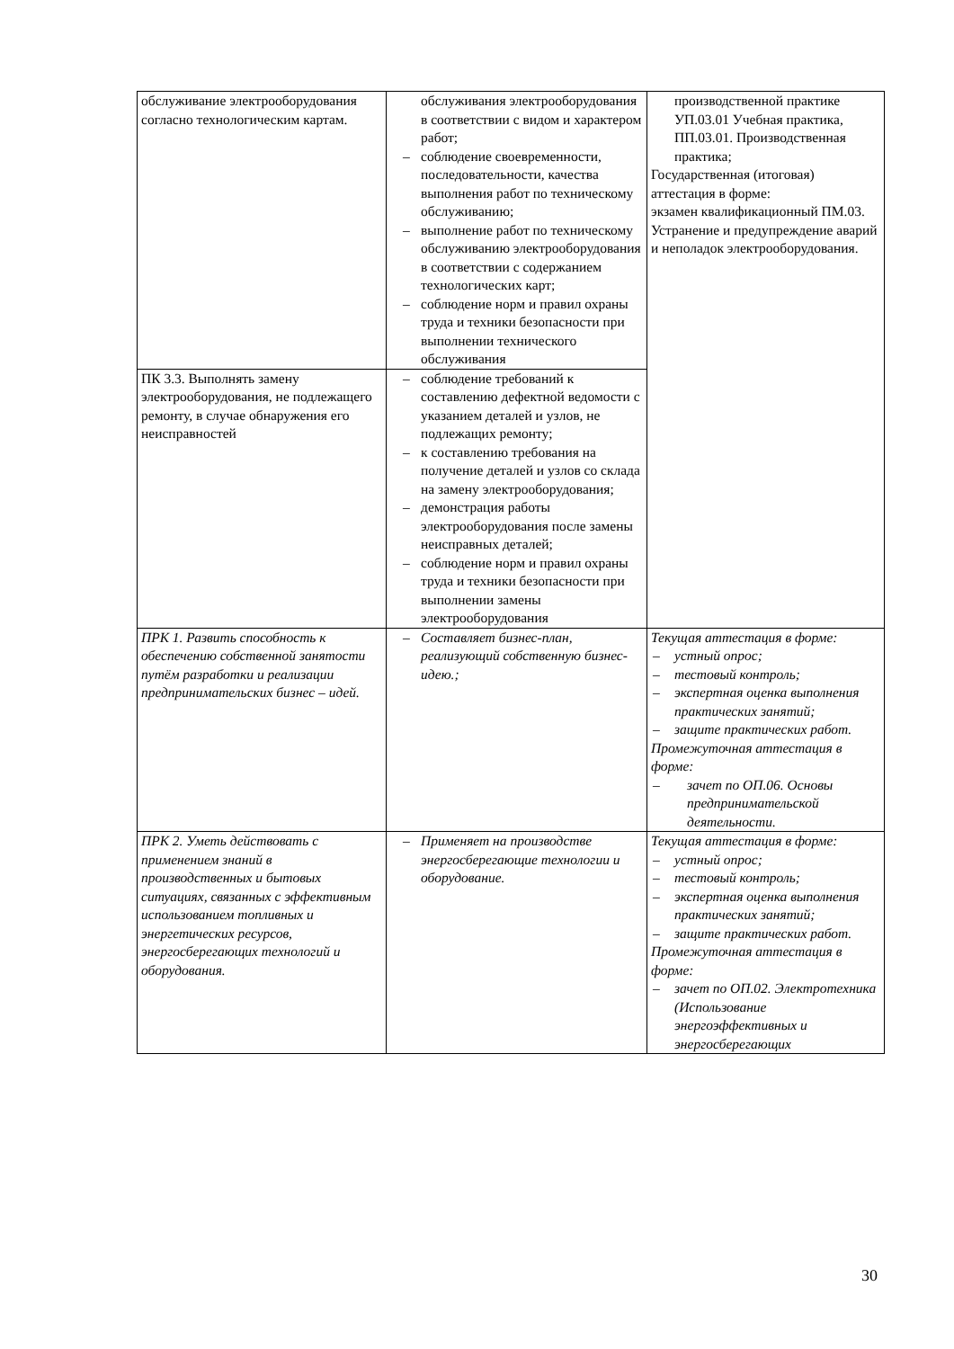| обслуживание электрооборудования согласно технологическим картам. | обслуживания электрооборудования в соответствии с видом и характером работ; – соблюдение своевременности, последовательности, качества выполнения работ по техническому обслуживанию; – выполнение работ по техническому обслуживанию электрооборудования в соответствии с содержанием технологических карт; – соблюдение норм и правил охраны труда и техники безопасности при выполнении технического обслуживания | производственной практике УП.03.01 Учебная практика, ПП.03.01. Производственная практика; Государственная (итоговая) аттестация в форме: экзамен квалификационный ПМ.03. Устранение и предупреждение аварий и неполадок электрооборудования. |
| ПК 3.3. Выполнять замену электрооборудования, не подлежащего ремонту, в случае обнаружения его неисправностей | – соблюдение требований к составлению дефектной ведомости с указанием деталей и узлов, не подлежащих ремонту; – к составлению требования на получение деталей и узлов со склада на замену электрооборудования; – демонстрация работы электрооборудования после замены неисправных деталей; – соблюдение норм и правил охраны труда и техники безопасности при выполнении замены электрооборудования | |
| ПРК 1. Развить способность к обеспечению собственной занятости путём разработки и реализации предпринимательских бизнес – идей. | – Составляет бизнес-план, реализующий собственную бизнес-идею.; | Текущая аттестация в форме: – устный опрос; – тестовый контроль; – экспертная оценка выполнения практических занятий; – защите практических работ. Промежуточная аттестация в форме: – зачет по ОП.06. Основы предпринимательской деятельности. |
| ПРК 2. Уметь действовать с применением знаний в производственных и бытовых ситуациях, связанных с эффективным использованием топливных и энергетических ресурсов, энергосберегающих технологий и оборудования. | – Применяет на производстве энергосберегающие технологии и оборудование. | Текущая аттестация в форме: – устный опрос; – тестовый контроль; – экспертная оценка выполнения практических занятий; – защите практических работ. Промежуточная аттестация в форме: – зачет по ОП.02. Электротехника (Использование энергоэффективных и энергосберегающих |
30